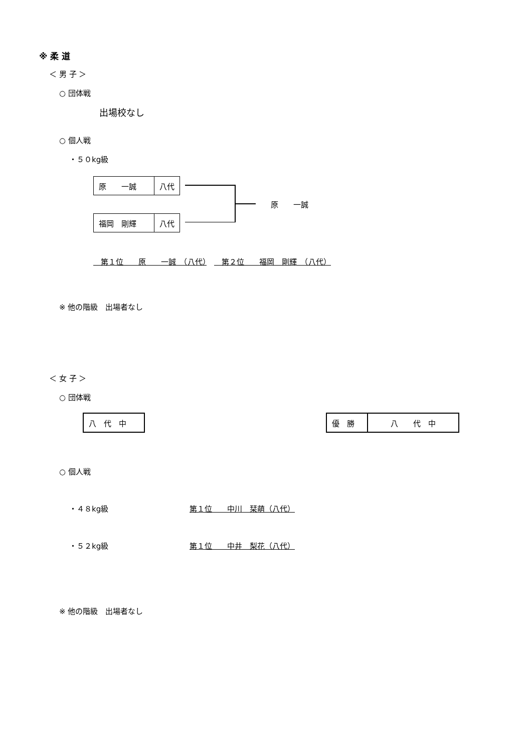※ 柔 道
＜ 男 子 ＞
○ 団体戦
出場校なし
○ 個人戦
・５０kg級
| 原 一誠 | 八代 |
| 福岡 剛輝 | 八代 |
原　　一誠
　第１位　　原　　一誠　（八代）　　第２位　　福岡　剛輝　（八代）
※ 他の階級　出場者なし
＜ 女 子 ＞
○ 団体戦
| 八 代 中 |
| 優 勝 | 八 代 中 |
○ 個人戦
・４８kg級 第１位　　中川　栞萌（八代）
・５２kg級 第１位　　中井　梨花（八代）
※ 他の階級　出場者なし